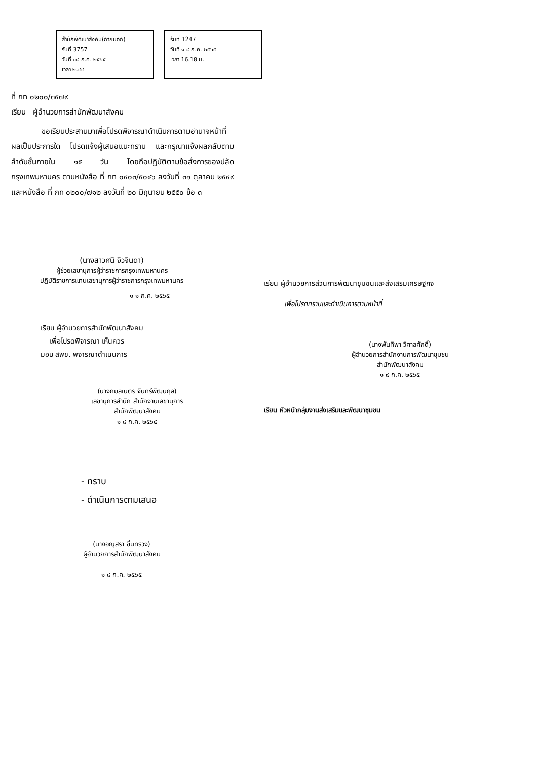สำนักพัฒนาสังคม(ภายนอก)
รับที่ 3757
วันที่ ๑๘ ก.ค. ๒๕๖๕
เวลา ๒.๔๔
รับที่ 1247
วันที่ ๑ ๘ ก.ค. ๒๕๖๕
เวลา 16.18 น.
ที่ กท ๐๒๐๐/๓๕๗๙
เรียน ผู้อำนวยการสำนักพัฒนาสังคม
ขอเรียนประสานมาเพื่อโปรดพิจารณาดำเนินการตามอำนาจหน้าที่ ผลเป็นประการใด โปรดแจ้งผู้เสนอแนะทราบ และกรุณาแจ้งผลกลับตามลำดับชั้นภายใน ๑๕ วัน โดยถือปฏิบัติตามข้อสั่งการของปลัดกรุงเทพมหานคร ตามหนังสือ ที่ กท ๐๔๐๓/๕๐๔๖ ลงวันที่ ๓๑ ตุลาคม ๒๕๔๙ และหนังสือ ที่ กท ๐๒๐๐/๗๑๒ ลงวันที่ ๒๐ มิถุนายน ๒๕๕๐ ข้อ ๓
(นางสาวศนิ จิวจินดา)
ผู้ช่วยเลขานุการผู้ว่าราชการกรุงเทพมหานคร
ปฏิบัติราชการแทนเลขานุการผู้ว่าราชการกรุงเทพมหานคร
๑ ๑ ก.ค. ๒๕๖๕
เรียน ผู้อำนวยการสำนักพัฒนาสังคม
เพื่อโปรดพิจารณา เห็นควร
มอบ สพช. พิจารณาดำเนินการ
(นางกมลเนตร จันทร์พัฒนกุล)
เลขานุการสำนัก สำนักงานเลขานุการ
สำนักพัฒนาสังคม
๑ ๘ ก.ค. ๒๕๖๕
เรียน ผู้อำนวยการส่วนการพัฒนาชุมชนและส่งเสริมเศรษฐกิจ
เพื่อโปรดทราบและดำเนินการตามหน้าที่
(นางพันทิพา วิศาลศักดิ์)
ผู้อำนวยการสำนักงานการพัฒนาชุมชน
สำนักพัฒนาสังคม
๑ ๙ ก.ค. ๒๕๖๕
เรียน หัวหน้ากลุ่มงานส่งเสริมและพัฒนาชุมชน
- ทราบ
- ดำเนินการตามเสนอ
(นางอณุสรา ขึ่นทรวง)
ผู้อำนวยการสำนักพัฒนาสังคม
๑ ๘ ก.ค. ๒๕๖๕